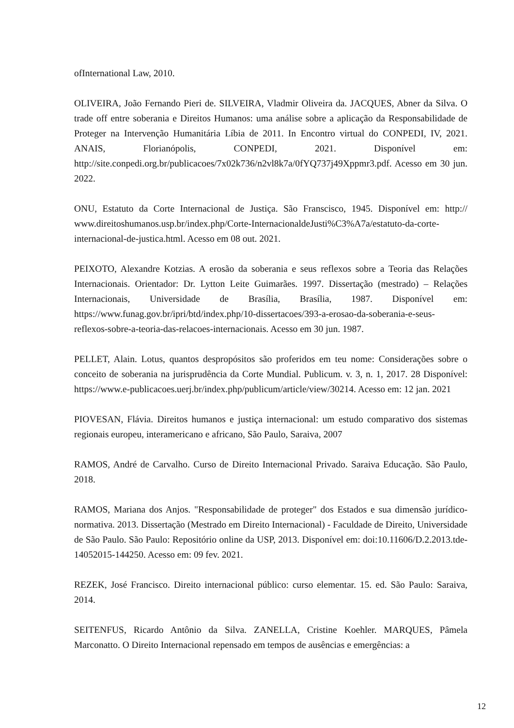ofInternational Law, 2010.
OLIVEIRA, João Fernando Pieri de. SILVEIRA, Vladmir Oliveira da. JACQUES, Abner da Silva. O trade off entre soberania e Direitos Humanos: uma análise sobre a aplicação da Responsabilidade de Proteger na Intervenção Humanitária Líbia de 2011. In Encontro virtual do CONPEDI, IV, 2021. ANAIS, Florianópolis, CONPEDI, 2021. Disponível em: http://site.conpedi.org.br/publicacoes/7x02k736/n2vl8k7a/0fYQ737j49Xppmr3.pdf. Acesso em 30 jun. 2022.
ONU, Estatuto da Corte Internacional de Justiça. São Franscisco, 1945. Disponível em: http:// www.direitoshumanos.usp.br/index.php/Corte-InternacionaldeJusti%C3%A7a/estatuto-da-corte-internacional-de-justica.html. Acesso em 08 out. 2021.
PEIXOTO, Alexandre Kotzias. A erosão da soberania e seus reflexos sobre a Teoria das Relações Internacionais. Orientador: Dr. Lytton Leite Guimarães. 1997. Dissertação (mestrado) – Relações Internacionais, Universidade de Brasília, Brasília, 1987. Disponível em: https://www.funag.gov.br/ipri/btd/index.php/10-dissertacoes/393-a-erosao-da-soberania-e-seus-reflexos-sobre-a-teoria-das-relacoes-internacionais. Acesso em 30 jun. 1987.
PELLET, Alain. Lotus, quantos despropósitos são proferidos em teu nome: Considerações sobre o conceito de soberania na jurisprudência da Corte Mundial. Publicum. v. 3, n. 1, 2017. 28 Disponível: https://www.e-publicacoes.uerj.br/index.php/publicum/article/view/30214. Acesso em: 12 jan. 2021
PIOVESAN, Flávia. Direitos humanos e justiça internacional: um estudo comparativo dos sistemas regionais europeu, interamericano e africano, São Paulo, Saraiva, 2007
RAMOS, André de Carvalho. Curso de Direito Internacional Privado. Saraiva Educação. São Paulo, 2018.
RAMOS, Mariana dos Anjos. "Responsabilidade de proteger" dos Estados e sua dimensão jurídico-normativa. 2013. Dissertação (Mestrado em Direito Internacional) - Faculdade de Direito, Universidade de São Paulo. São Paulo: Repositório online da USP, 2013. Disponível em: doi:10.11606/D.2.2013.tde-14052015-144250. Acesso em: 09 fev. 2021.
REZEK, José Francisco. Direito internacional público: curso elementar. 15. ed. São Paulo: Saraiva, 2014.
SEITENFUS, Ricardo Antônio da Silva. ZANELLA, Cristine Koehler. MARQUES, Pâmela Marconatto. O Direito Internacional repensado em tempos de ausências e emergências: a
12